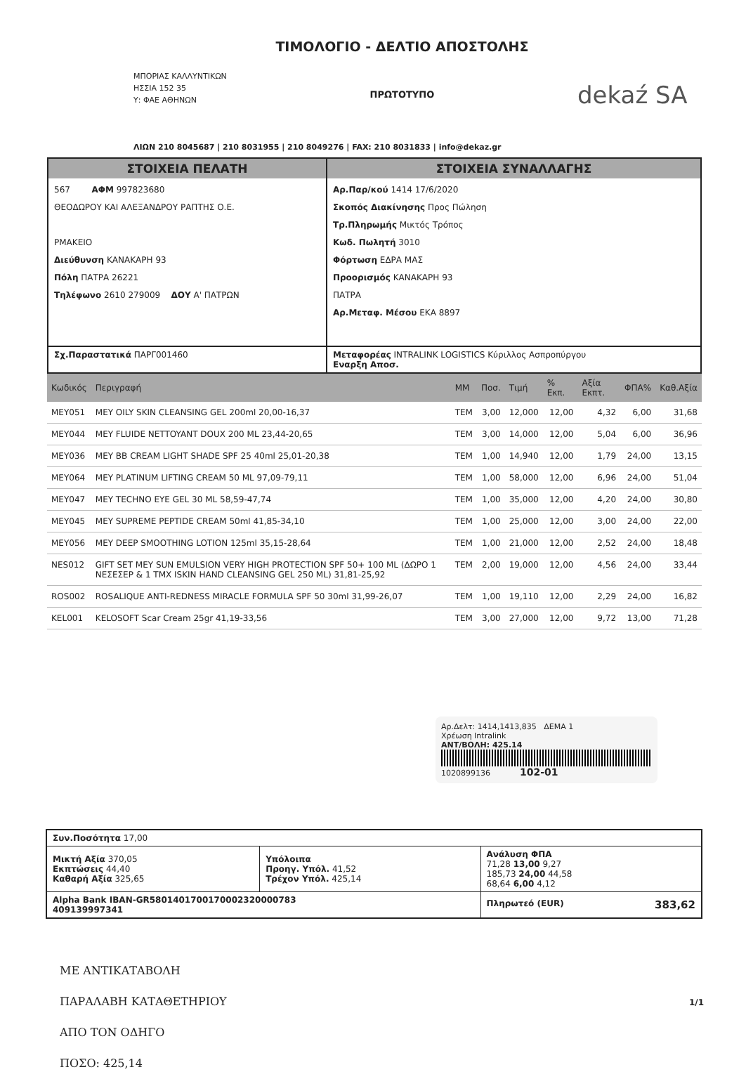ΜΠΟΡΙΑΣ ΚΑΛΛΥΝΤΙΚΩΝ
ΗΣΣΙΑ 152 35
Υ: ΦΑΕ ΑΘΗΝΩΝ
ΤΙΜΟΛΟΓΙΟ - ΔΕΛΤΙΟ ΑΠΟΣΤΟΛΗΣ
ΠΡΩΤΟΤΥΠΟ
dekaź SA
ΛΙΩΝ 210 8045687 | 210 8031955 | 210 8049276 | FAX: 210 8031833 | info@dekaz.gr
| ΣΤΟΙΧΕΙΑ ΠΕΛΑΤΗ | ΣΤΟΙΧΕΙΑ ΣΥΝΑΛΛΑΓΗΣ |
| 567 ΑΦΜ 997823680 ΘΕΟΔΩΡΟΥ ΚΑΙ ΑΛΕΞΑΝΔΡΟΥ ΡΑΠΤΗΣ Ο.Ε. ΡΜΑΚΕΙΟ Διεύθυνση ΚΑΝΑΚΑΡΗ 93 Πόλη ΠΑΤΡΑ 26221 Τηλέφωνο 2610 279009 ΔΟΥ Α' ΠΑΤΡΩΝ | Αρ.Παρ/κού 1414 17/6/2020 Σκοπός Διακίνησης Προς Πώληση Τρ.Πληρωμής Μικτός Τρόπος Κωδ. Πωλητή 3010 Φόρτωση ΕΔΡΑ ΜΑΣ Προορισμός ΚΑΝΑΚΑΡΗ 93 ΠΑΤΡΑ Αρ.Μεταφ. Μέσου ΕΚΑ 8897 |
| Σχ.Παραστατικά ΠΑΡΓ001460 | Μεταφορέας INTRALINK LOGISTICS Κύριλλος Ασπροπύργου Εναρξη Αποσ. |
| Κωδικός | Περιγραφή | ΜΜ | Ποσ. | Τιμή | % Εκπ. | Αξία Εκπτ. | ΦΠΑ% | Καθ.Αξία |
| --- | --- | --- | --- | --- | --- | --- | --- | --- |
| MEY051 | MEY OILY SKIN CLEANSING GEL 200ml 20,00-16,37 | TEM | 3,00 | 12,000 | 12,00 | 4,32 | 6,00 | 31,68 |
| MEY044 | MEY FLUIDE NETTOYANT DOUX 200 ML 23,44-20,65 | TEM | 3,00 | 14,000 | 12,00 | 5,04 | 6,00 | 36,96 |
| MEY036 | MEY BB CREAM LIGHT SHADE SPF 25 40ml 25,01-20,38 | TEM | 1,00 | 14,940 | 12,00 | 1,79 | 24,00 | 13,15 |
| MEY064 | MEY PLATINUM LIFTING CREAM 50 ML 97,09-79,11 | TEM | 1,00 | 58,000 | 12,00 | 6,96 | 24,00 | 51,04 |
| MEY047 | MEY TECHNO EYE GEL 30 ML 58,59-47,74 | TEM | 1,00 | 35,000 | 12,00 | 4,20 | 24,00 | 30,80 |
| MEY045 | MEY SUPREME PEPTIDE CREAM 50ml 41,85-34,10 | TEM | 1,00 | 25,000 | 12,00 | 3,00 | 24,00 | 22,00 |
| MEY056 | MEY DEEP SMOOTHING LOTION 125ml 35,15-28,64 | TEM | 1,00 | 21,000 | 12,00 | 2,52 | 24,00 | 18,48 |
| NES012 | GIFT SET MEY SUN EMULSION VERY HIGH PROTECTION SPF 50+ 100 ML (ΔΩΡΟ 1 ΝΕΣΕΣΕΡ & 1 TMX ISKIN HAND CLEANSING GEL 250 ML) 31,81-25,92 | TEM | 2,00 | 19,000 | 12,00 | 4,56 | 24,00 | 33,44 |
| ROS002 | ROSALIQUE ANTI-REDNESS MIRACLE FORMULA SPF 50 30ml 31,99-26,07 | TEM | 1,00 | 19,110 | 12,00 | 2,29 | 24,00 | 16,82 |
| KEL001 | KELOSOFT Scar Cream 25gr 41,19-33,56 | TEM | 3,00 | 27,000 | 12,00 | 9,72 | 13,00 | 71,28 |
Αρ.Δελτ: 1414,1413,835 ΔΕΜΑ 1
Χρέωση Intralink
ΑΝΤ/ΒΟΛΗ: 425.14
1020899136 102-01
| Συν.Ποσότητα 17,00 | | |
| Μικτή Αξία 370,05 Εκπτώσεις 44,40 Καθαρή Αξία 325,65 | Υπόλοιπα Προηγ. Υπόλ. 41,52 Τρέχον Υπόλ. 425,14 | Ανάλυση ΦΠΑ 71,28 13,00 9,27 185,73 24,00 44,58 68,64 6,00 4,12 |
| Alpha Bank IBAN-GR5801401700170002320000783 409139997341 | | Πληρωτεό (EUR) 383,62 |
1/1
ΜΕ ΑΝΤΙΚΑΤΑΒΟΛΗ
ΠΑΡΑΛΑΒΗ ΚΑΤΑΘΕΤΗΡΙΟΥ
ΑΠΟ ΤΟΝ ΟΔΗΓΟ
ΠΟΣΟ: 425,14